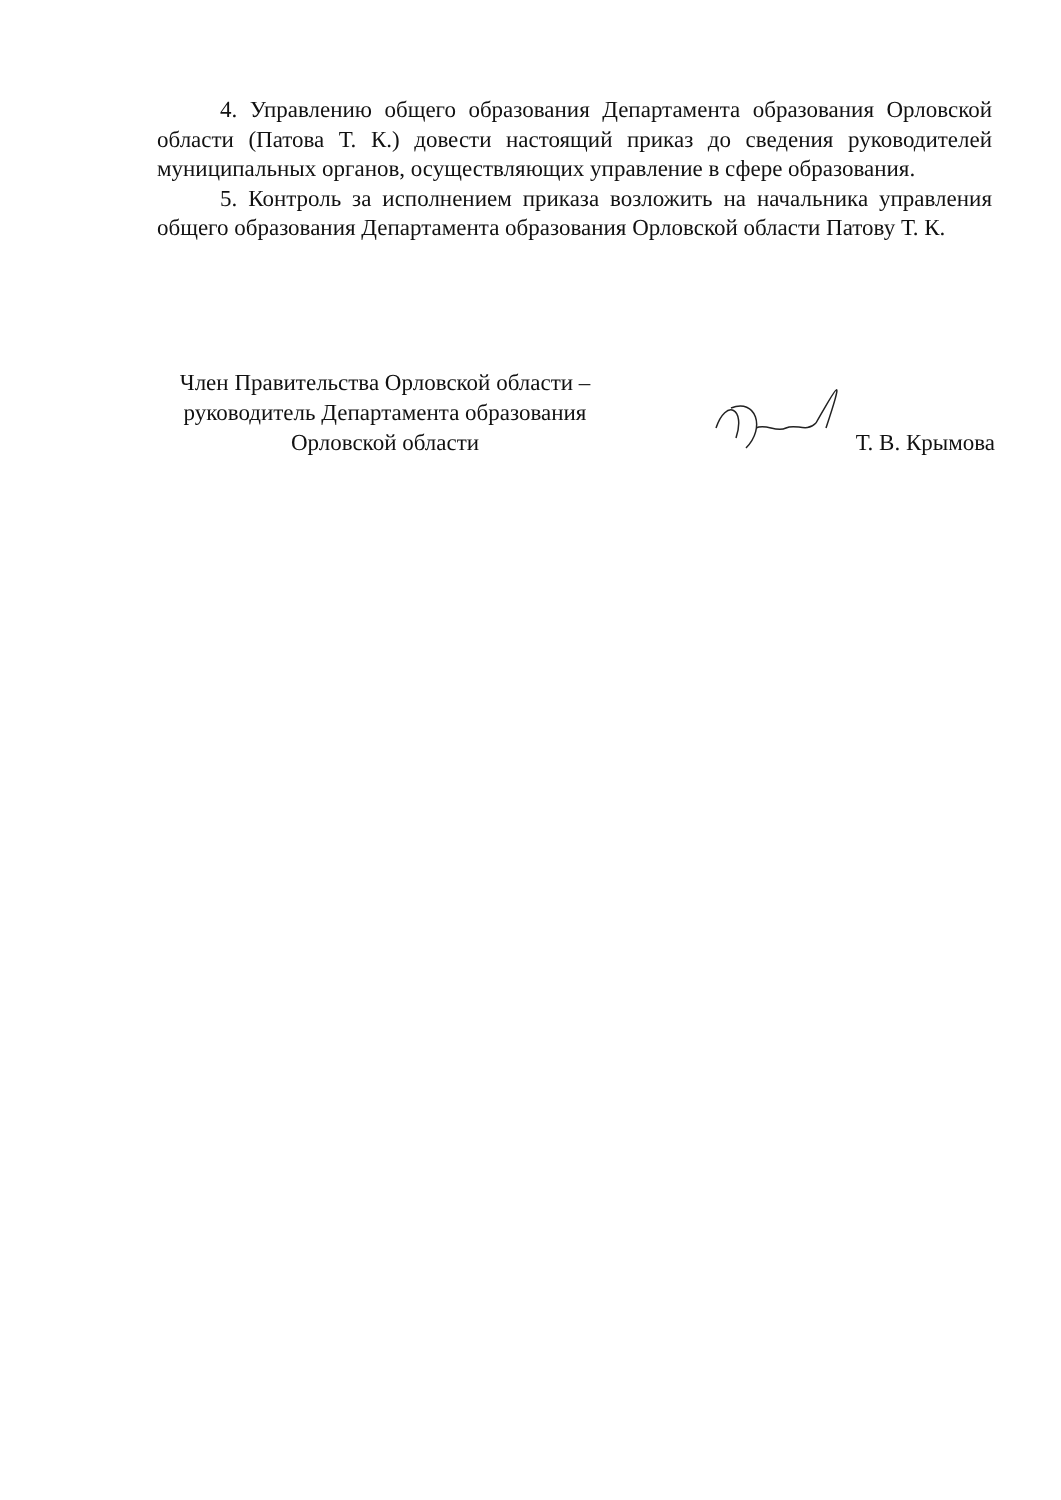4. Управлению общего образования Департамента образования Орловской области (Патова Т. К.) довести настоящий приказ до сведения руководителей муниципальных органов, осуществляющих управление в сфере образования.
5. Контроль за исполнением приказа возложить на начальника управления общего образования Департамента образования Орловской области Патову Т. К.
Член Правительства Орловской области –
руководитель Департамента образования
Орловской области
Т. В. Крымова